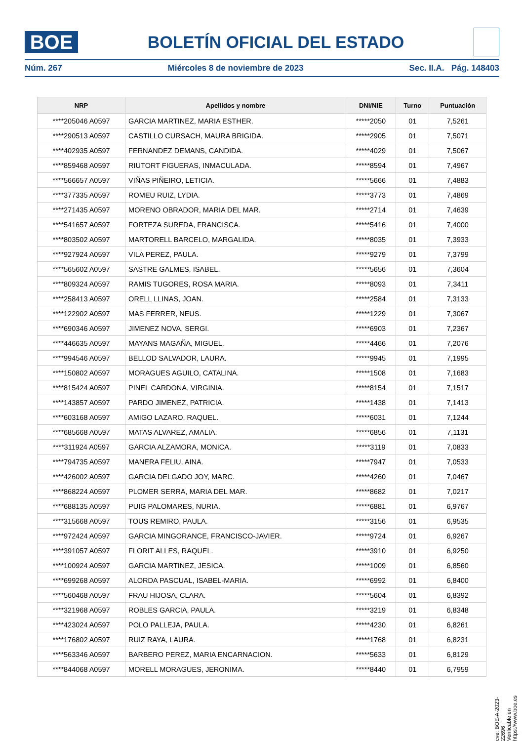BOE
BOLETÍN OFICIAL DEL ESTADO
Núm. 267 Miércoles 8 de noviembre de 2023 Sec. II.A. Pág. 148403
| NRP | Apellidos y nombre | DNI/NIE | Turno | Puntuación |
| --- | --- | --- | --- | --- |
| ****205046 A0597 | GARCIA MARTINEZ, MARIA ESTHER. | *****2050 | 01 | 7,5261 |
| ****290513 A0597 | CASTILLO CURSACH, MAURA BRIGIDA. | *****2905 | 01 | 7,5071 |
| ****402935 A0597 | FERNANDEZ DEMANS, CANDIDA. | *****4029 | 01 | 7,5067 |
| ****859468 A0597 | RIUTORT FIGUERAS, INMACULADA. | *****8594 | 01 | 7,4967 |
| ****566657 A0597 | VIÑAS PIÑEIRO, LETICIA. | *****5666 | 01 | 7,4883 |
| ****377335 A0597 | ROMEU RUIZ, LYDIA. | *****3773 | 01 | 7,4869 |
| ****271435 A0597 | MORENO OBRADOR, MARIA DEL MAR. | *****2714 | 01 | 7,4639 |
| ****541657 A0597 | FORTEZA SUREDA, FRANCISCA. | *****5416 | 01 | 7,4000 |
| ****803502 A0597 | MARTORELL BARCELO, MARGALIDA. | *****8035 | 01 | 7,3933 |
| ****927924 A0597 | VILA PEREZ, PAULA. | *****9279 | 01 | 7,3799 |
| ****565602 A0597 | SASTRE GALMES, ISABEL. | *****5656 | 01 | 7,3604 |
| ****809324 A0597 | RAMIS TUGORES, ROSA MARIA. | *****8093 | 01 | 7,3411 |
| ****258413 A0597 | ORELL LLINAS, JOAN. | *****2584 | 01 | 7,3133 |
| ****122902 A0597 | MAS FERRER, NEUS. | *****1229 | 01 | 7,3067 |
| ****690346 A0597 | JIMENEZ NOVA, SERGI. | *****6903 | 01 | 7,2367 |
| ****446635 A0597 | MAYANS MAGAÑA, MIGUEL. | *****4466 | 01 | 7,2076 |
| ****994546 A0597 | BELLOD SALVADOR, LAURA. | *****9945 | 01 | 7,1995 |
| ****150802 A0597 | MORAGUES AGUILO, CATALINA. | *****1508 | 01 | 7,1683 |
| ****815424 A0597 | PINEL CARDONA, VIRGINIA. | *****8154 | 01 | 7,1517 |
| ****143857 A0597 | PARDO JIMENEZ, PATRICIA. | *****1438 | 01 | 7,1413 |
| ****603168 A0597 | AMIGO LAZARO, RAQUEL. | *****6031 | 01 | 7,1244 |
| ****685668 A0597 | MATAS ALVAREZ, AMALIA. | *****6856 | 01 | 7,1131 |
| ****311924 A0597 | GARCIA ALZAMORA, MONICA. | *****3119 | 01 | 7,0833 |
| ****794735 A0597 | MANERA FELIU, AINA. | *****7947 | 01 | 7,0533 |
| ****426002 A0597 | GARCIA DELGADO JOY, MARC. | *****4260 | 01 | 7,0467 |
| ****868224 A0597 | PLOMER SERRA, MARIA DEL MAR. | *****8682 | 01 | 7,0217 |
| ****688135 A0597 | PUIG PALOMARES, NURIA. | *****6881 | 01 | 6,9767 |
| ****315668 A0597 | TOUS REMIRO, PAULA. | *****3156 | 01 | 6,9535 |
| ****972424 A0597 | GARCIA MINGORANCE, FRANCISCO-JAVIER. | *****9724 | 01 | 6,9267 |
| ****391057 A0597 | FLORIT ALLES, RAQUEL. | *****3910 | 01 | 6,9250 |
| ****100924 A0597 | GARCIA MARTINEZ, JESICA. | *****1009 | 01 | 6,8560 |
| ****699268 A0597 | ALORDA PASCUAL, ISABEL-MARIA. | *****6992 | 01 | 6,8400 |
| ****560468 A0597 | FRAU HIJOSA, CLARA. | *****5604 | 01 | 6,8392 |
| ****321968 A0597 | ROBLES GARCIA, PAULA. | *****3219 | 01 | 6,8348 |
| ****423024 A0597 | POLO PALLEJA, PAULA. | *****4230 | 01 | 6,8261 |
| ****176802 A0597 | RUIZ RAYA, LAURA. | *****1768 | 01 | 6,8231 |
| ****563346 A0597 | BARBERO PEREZ, MARIA ENCARNACION. | *****5633 | 01 | 6,8129 |
| ****844068 A0597 | MORELL MORAGUES, JERONIMA. | *****8440 | 01 | 6,7959 |
cve: BOE-A-2023-22696
Verificable en https://www.boe.es